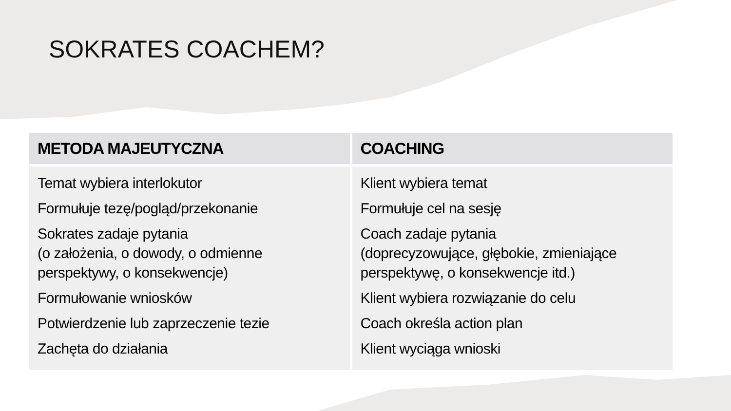SOKRATES COACHEM?
| METODA MAJEUTYCZNA | COACHING |
| --- | --- |
| Temat wybiera interlokutor Formułuje tezę/pogląd/przekonanie Sokrates zadaje pytania (o założenia, o dowody, o odmienne perspektywy, o konsekwencje) Formułowanie wniosków Potwierdzenie lub zaprzeczenie tezie Zachęta do działania | Klient wybiera temat Formułuje cel na sesję Coach zadaje pytania (doprecyzowujące, głębokie, zmieniające perspektywę, o konsekwencje itd.) Klient wybiera rozwiązanie do celu Coach określa action plan Klient wyciąga wnioski |